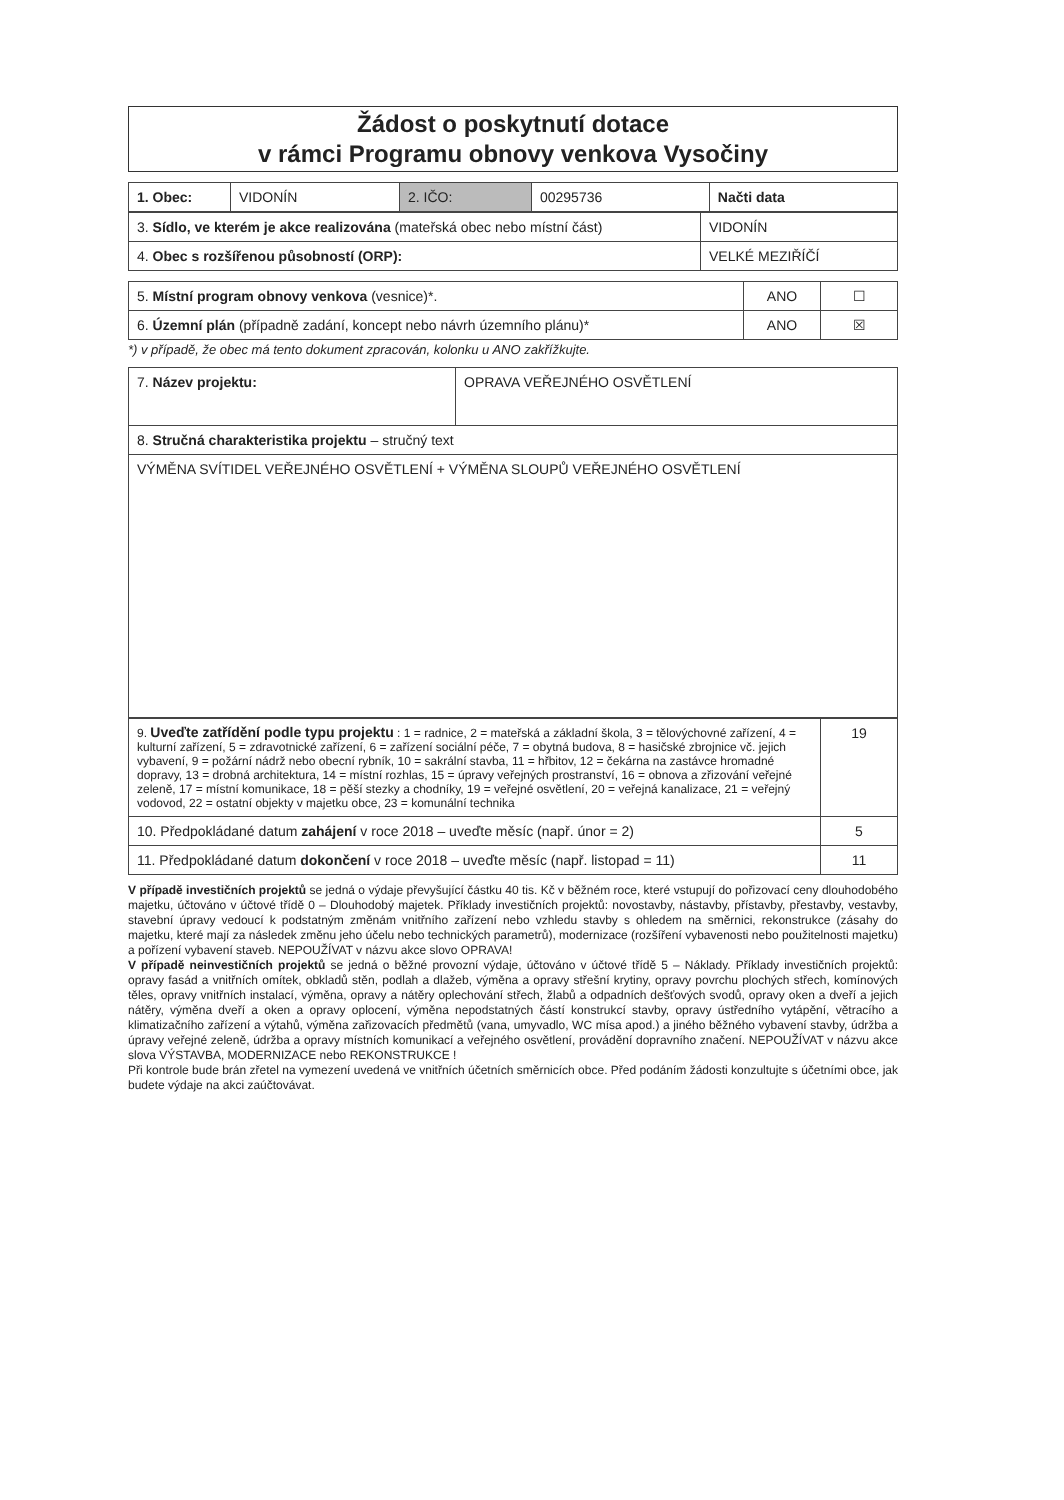Žádost o poskytnutí dotace
v rámci Programu obnovy venkova Vysočiny
| 1. Obec: | VIDONÍN | 2. IČO: | 00295736 | Načti data |
| 3. Sídlo, ve kterém je akce realizována (mateřská obec nebo místní část) | VIDONÍN |
| 4. Obec s rozšířenou působností (ORP): | VELKÉ MEZIŘÍČÍ |
| 5. Místní program obnovy venkova (vesnice)*. | ANO | ☐ |
| 6. Územní plán (případně zadání, koncept nebo návrh územního plánu)* | ANO | ☒ |
*) v případě, že obec má tento dokument zpracován, kolonku u ANO zakřížkujte.
| 7. Název projektu: | OPRAVA VEŘEJNÉHO OSVĚTLENÍ |
| 8. Stručná charakteristika projektu – stručný text | |
| VÝMĚNA SVÍTIDEL VEŘEJNÉHO OSVĚTLENÍ + VÝMĚNA SLOUPŮ VEŘEJNÉHO OSVĚTLENÍ | |
| 9. Uveďte zatřídění podle typu projektu : 1 = radnice, 2 = mateřská a základní škola, 3 = tělovýchovné zařízení, 4 = kulturní zařízení, 5 = zdravotnické zařízení, 6 = zařízení sociální péče, 7 = obytná budova, 8 = hasičské zbrojnice vč. jejich vybavení, 9 = požární nádrž nebo obecní rybník, 10 = sakrální stavba, 11 = hřbitov, 12 = čekárna na zastávce hromadné dopravy, 13 = drobná architektura, 14 = místní rozhlas, 15 = úpravy veřejných prostranství, 16 = obnova a zřizování veřejné zeleně, 17 = místní komunikace, 18 = pěší stezky a chodníky, 19 = veřejné osvětlení, 20 = veřejná kanalizace, 21 = veřejný vodovod, 22 = ostatní objekty v majetku obce, 23 = komunální technika | 19 |
| 10. Předpokládané datum zahájení v roce 2018 – uveďte měsíc (např. únor = 2) | 5 |
| 11. Předpokládané datum dokončení v roce 2018 – uveďte měsíc (např. listopad = 11) | 11 |
V případě investičních projektů se jedná o výdaje převyšující částku 40 tis. Kč v běžném roce, které vstupují do pořizovací ceny dlouhodobého majetku, účtováno v účtové třídě 0 – Dlouhodobý majetek. Příklady investičních projektů: novostavby, nástavby, přístavby, přestavby, vestavby, stavební úpravy vedoucí k podstatným změnám vnitřního zařízení nebo vzhledu stavby s ohledem na směrnici, rekonstrukce (zásahy do majetku, které mají za následek změnu jeho účelu nebo technických parametrů), modernizace (rozšíření vybavenosti nebo použitelnosti majetku) a pořízení vybavení staveb. NEPOUŽÍVAT v názvu akce slovo OPRAVA!
V případě neinvestičních projektů se jedná o běžné provozní výdaje, účtováno v účtové třídě 5 – Náklady. Příklady investičních projektů: opravy fasád a vnitřních omítek, obkladů stěn, podlah a dlažeb, výměna a opravy střešní krytiny, opravy povrchu plochých střech, komínových těles, opravy vnitřních instalací, výměna, opravy a nátěry oplechování střech, žlabů a odpadních dešťových svodů, opravy oken a dveří a jejich nátěry, výměna dveří a oken a opravy oplocení, výměna nepodstatných částí konstrukcí stavby, opravy ústředního vytápění, větracího a klimatizačního zařízení a výtahů, výměna zařizovacích předmětů (vana, umyvadlo, WC mísa apod.) a jiného běžného vybavení stavby, údržba a úpravy veřejné zeleně, údržba a opravy místních komunikací a veřejného osvětlení, provádění dopravního značení. NEPOUŽÍVAT v názvu akce slova VÝSTAVBA, MODERNIZACE nebo REKONSTRUKCE !
Při kontrole bude brán zřetel na vymezení uvedená ve vnitřních účetních směrnicích obce. Před podáním žádosti konzultujte s účetními obce, jak budete výdaje na akci zaúčtovávat.